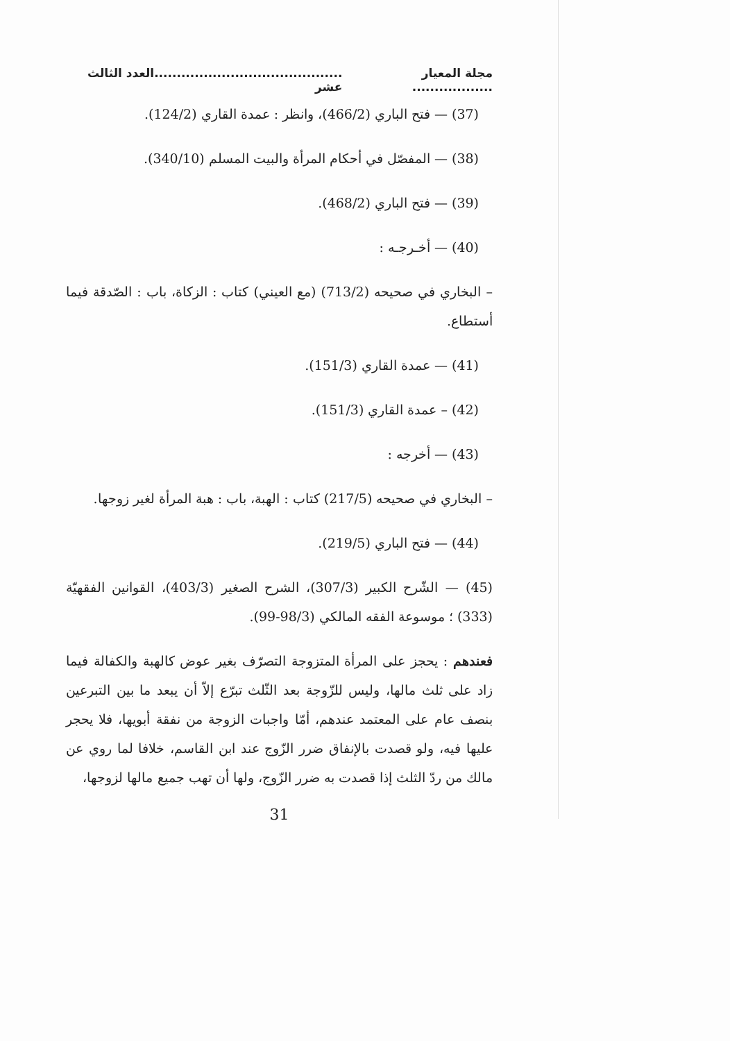مجلة المعيار ............................................................العدد الثالث عشر
(37) — فتح الباري (466/2)، وانظر : عمدة القاري (124/2).
(38) — المفصّل في أحكام المرأة والبيت المسلم (340/10).
(39) — فتح الباري (468/2).
(40) — أخـرجـه :
– البخاري في صحيحه (713/2) (مع العيني) كتاب : الزكاة، باب : الصّدقة فيما أستطاع.
(41) — عمدة القاري (151/3).
(42) – عمدة القاري (151/3).
(43) — أخرجه :
– البخاري في صحيحه (217/5) كتاب : الهبة، باب : هبة المرأة لغير زوجها.
(44) — فتح الباري (219/5).
(45) — الشّرح الكبير (307/3)، الشرح الصغير (403/3)، القوانين الفقهيّة (333) ؛ موسوعة الفقه المالكي (98/3-99).
فعندهم : يحجز على المرأة المتزوجة التصرّف بغير عوض كالهبة والكفالة فيما زاد على ثلث مالها، وليس للزّوجة بعد الثّلث تبرّع إلاّ أن يبعد ما بين التبرعين بنصف عام على المعتمد عندهم، أمّا واجبات الزوجة من نفقة أبويها، فلا يحجر عليها فيه، ولو قصدت بالإنفاق ضرر الزّوج عند ابن القاسم، خلافا لما روي عن مالك من ردّ الثلث إذا قصدت به ضرر الزّوج، ولها أن تهب جميع مالها لزوجها،
31